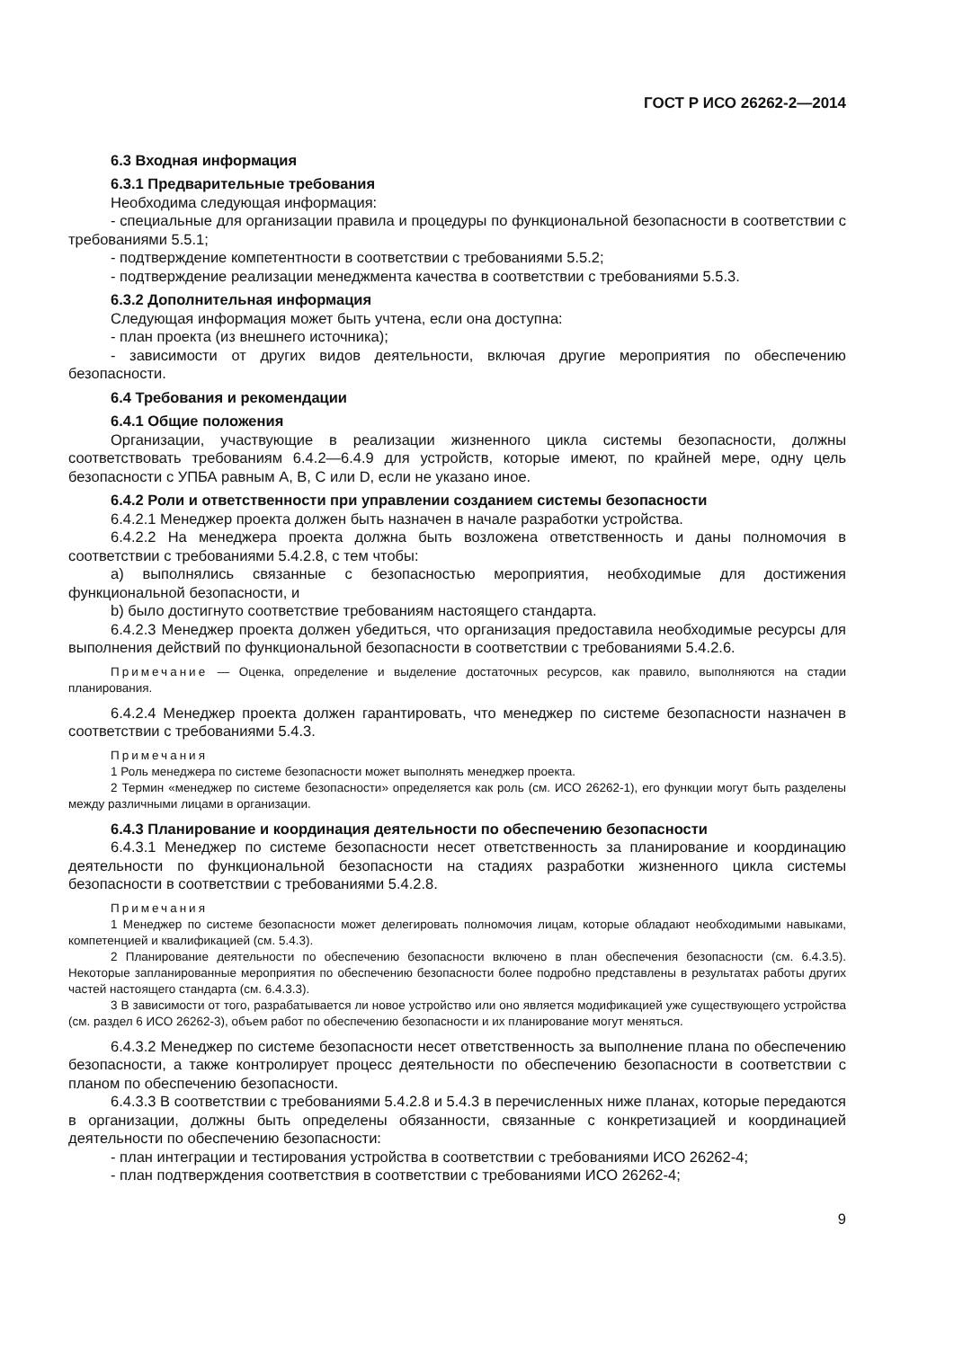ГОСТ Р ИСО 26262-2—2014
6.3 Входная информация
6.3.1 Предварительные требования
Необходима следующая информация:
- специальные для организации правила и процедуры по функциональной безопасности в соответствии с требованиями 5.5.1;
- подтверждение компетентности в соответствии с требованиями 5.5.2;
- подтверждение реализации менеджмента качества в соответствии с требованиями 5.5.3.
6.3.2 Дополнительная информация
Следующая информация может быть учтена, если она доступна:
- план проекта (из внешнего источника);
- зависимости от других видов деятельности, включая другие мероприятия по обеспечению безопасности.
6.4 Требования и рекомендации
6.4.1 Общие положения
Организации, участвующие в реализации жизненного цикла системы безопасности, должны соответствовать требованиям 6.4.2—6.4.9 для устройств, которые имеют, по крайней мере, одну цель безопасности с УПБА равным А, В, С или D, если не указано иное.
6.4.2 Роли и ответственности при управлении созданием системы безопасности
6.4.2.1 Менеджер проекта должен быть назначен в начале разработки устройства.
6.4.2.2 На менеджера проекта должна быть возложена ответственность и даны полномочия в соответствии с требованиями 5.4.2.8, с тем чтобы:
a) выполнялись связанные с безопасностью мероприятия, необходимые для достижения функциональной безопасности, и
b) было достигнуто соответствие требованиям настоящего стандарта.
6.4.2.3 Менеджер проекта должен убедиться, что организация предоставила необходимые ресурсы для выполнения действий по функциональной безопасности в соответствии с требованиями 5.4.2.6.
Примечание — Оценка, определение и выделение достаточных ресурсов, как правило, выполняются на стадии планирования.
6.4.2.4 Менеджер проекта должен гарантировать, что менеджер по системе безопасности назначен в соответствии с требованиями 5.4.3.
Примечания
1 Роль менеджера по системе безопасности может выполнять менеджер проекта.
2 Термин «менеджер по системе безопасности» определяется как роль (см. ИСО 26262-1), его функции могут быть разделены между различными лицами в организации.
6.4.3 Планирование и координация деятельности по обеспечению безопасности
6.4.3.1 Менеджер по системе безопасности несет ответственность за планирование и координацию деятельности по функциональной безопасности на стадиях разработки жизненного цикла системы безопасности в соответствии с требованиями 5.4.2.8.
Примечания
1 Менеджер по системе безопасности может делегировать полномочия лицам, которые обладают необходимыми навыками, компетенцией и квалификацией (см. 5.4.3).
2 Планирование деятельности по обеспечению безопасности включено в план обеспечения безопасности (см. 6.4.3.5). Некоторые запланированные мероприятия по обеспечению безопасности более подробно представлены в результатах работы других частей настоящего стандарта (см. 6.4.3.3).
3 В зависимости от того, разрабатывается ли новое устройство или оно является модификацией уже существующего устройства (см. раздел 6 ИСО 26262-3), объем работ по обеспечению безопасности и их планирование могут меняться.
6.4.3.2 Менеджер по системе безопасности несет ответственность за выполнение плана по обеспечению безопасности, а также контролирует процесс деятельности по обеспечению безопасности в соответствии с планом по обеспечению безопасности.
6.4.3.3 В соответствии с требованиями 5.4.2.8 и 5.4.3 в перечисленных ниже планах, которые передаются в организации, должны быть определены обязанности, связанные с конкретизацией и координацией деятельности по обеспечению безопасности:
- план интеграции и тестирования устройства в соответствии с требованиями ИСО 26262-4;
- план подтверждения соответствия в соответствии с требованиями ИСО 26262-4;
9